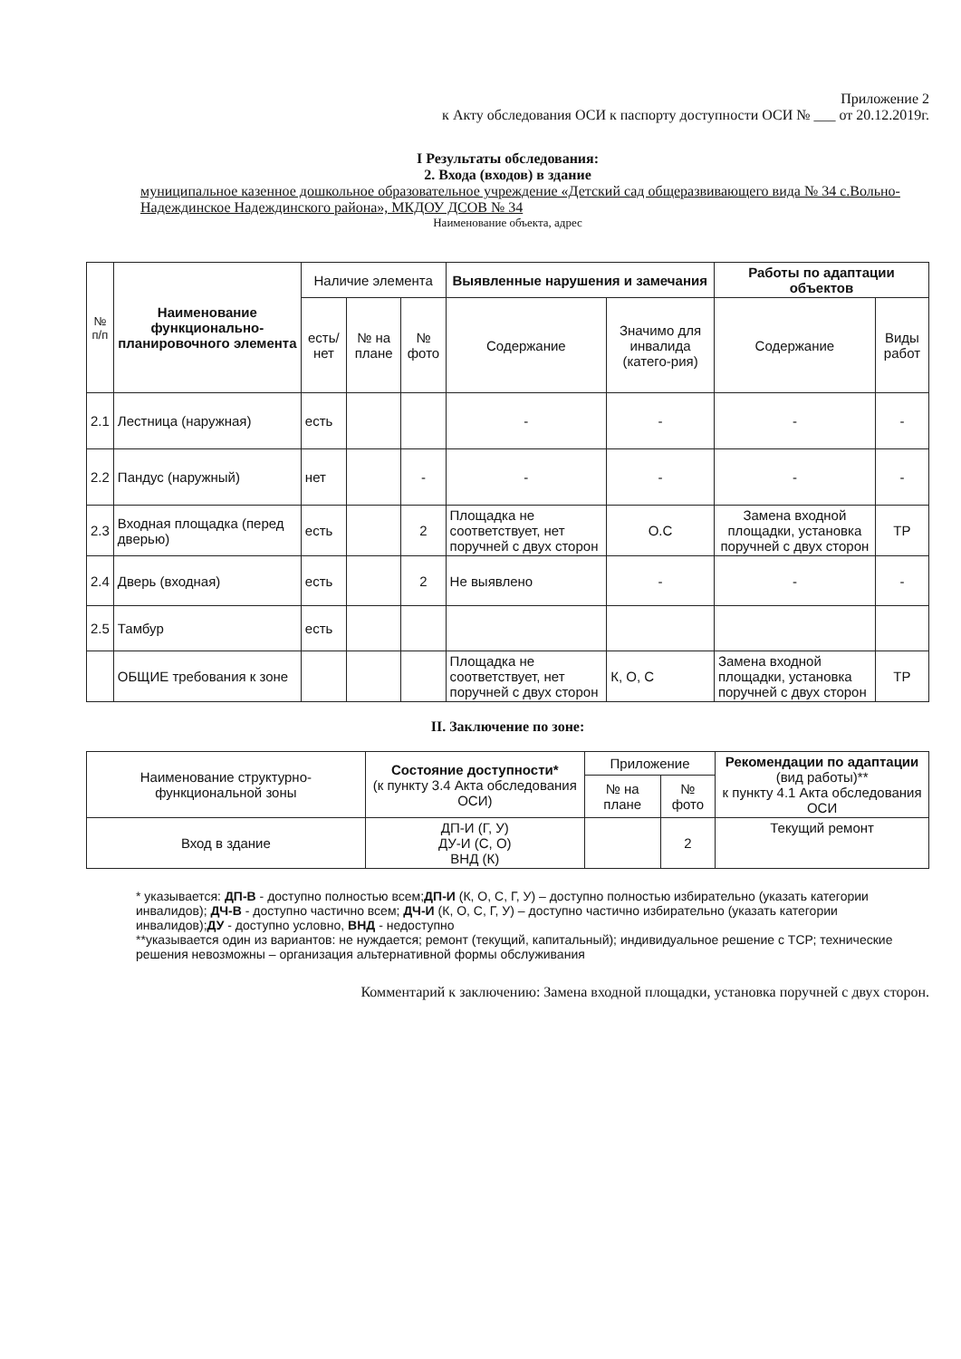Приложение 2
к Акту обследования ОСИ к паспорту доступности ОСИ № ___ от 20.12.2019г.
I Результаты обследования:
2. Входа (входов) в здание
муниципальное казенное дошкольное образовательное учреждение «Детский сад общеразвивающего вида № 34 с.Вольно-Надеждинское Надеждинского района», МКДОУ ДСОВ № 34
Наименование объекта, адрес
| № п/п | Наименование функционально-планировочного элемента | Наличие элемента | | | Выявленные нарушения и замечания | | Работы по адаптации объектов | |
| --- | --- | --- | --- | --- | --- | --- | --- | --- |
| | | есть/ нет | № на плане | № фото | Содержание | Значимо для инвалида (катего-рия) | Содержание | Виды работ |
| 2.1 | Лестница (наружная) | есть | | | - | - | - | - |
| 2.2 | Пандус (наружный) | нет | | - | - | - | - | - |
| 2.3 | Входная площадка (перед дверью) | есть | | 2 | Площадка не соответствует, нет поручней с двух сторон | О.С | Замена входной площадки, установка поручней с двух сторон | ТР |
| 2.4 | Дверь (входная) | есть | | 2 | Не выявлено | - | - | - |
| 2.5 | Тамбур | есть | | | | | | |
| | ОБЩИЕ требования к зоне | | | | Площадка не соответствует, нет поручней с двух сторон | К, О, С | Замена входной площадки, установка поручней с двух сторон | ТР |
II. Заключение по зоне:
| Наименование структурно-функциональной зоны | Состояние доступности* (к пункту 3.4 Акта обследования ОСИ) | Приложение | | Рекомендации по адаптации (вид работы)** к пункту 4.1 Акта обследования ОСИ |
| | | № на плане | № фото | |
| Вход в здание | ДП-И (Г, У) ДУ-И (С, О) ВНД (К) | | 2 | Текущий ремонт |
* указывается: ДП-В - доступно полностью всем;ДП-И (К, О, С, Г, У) – доступно полностью избирательно (указать категории инвалидов); ДЧ-В - доступно частично всем; ДЧ-И (К, О, С, Г, У) – доступно частично избирательно (указать категории инвалидов);ДУ - доступно условно, ВНД - недоступно
**указывается один из вариантов: не нуждается; ремонт (текущий, капитальный); индивидуальное решение с ТСР; технические решения невозможны – организация альтернативной формы обслуживания
Комментарий к заключению: Замена входной площадки, установка поручней с двух сторон.